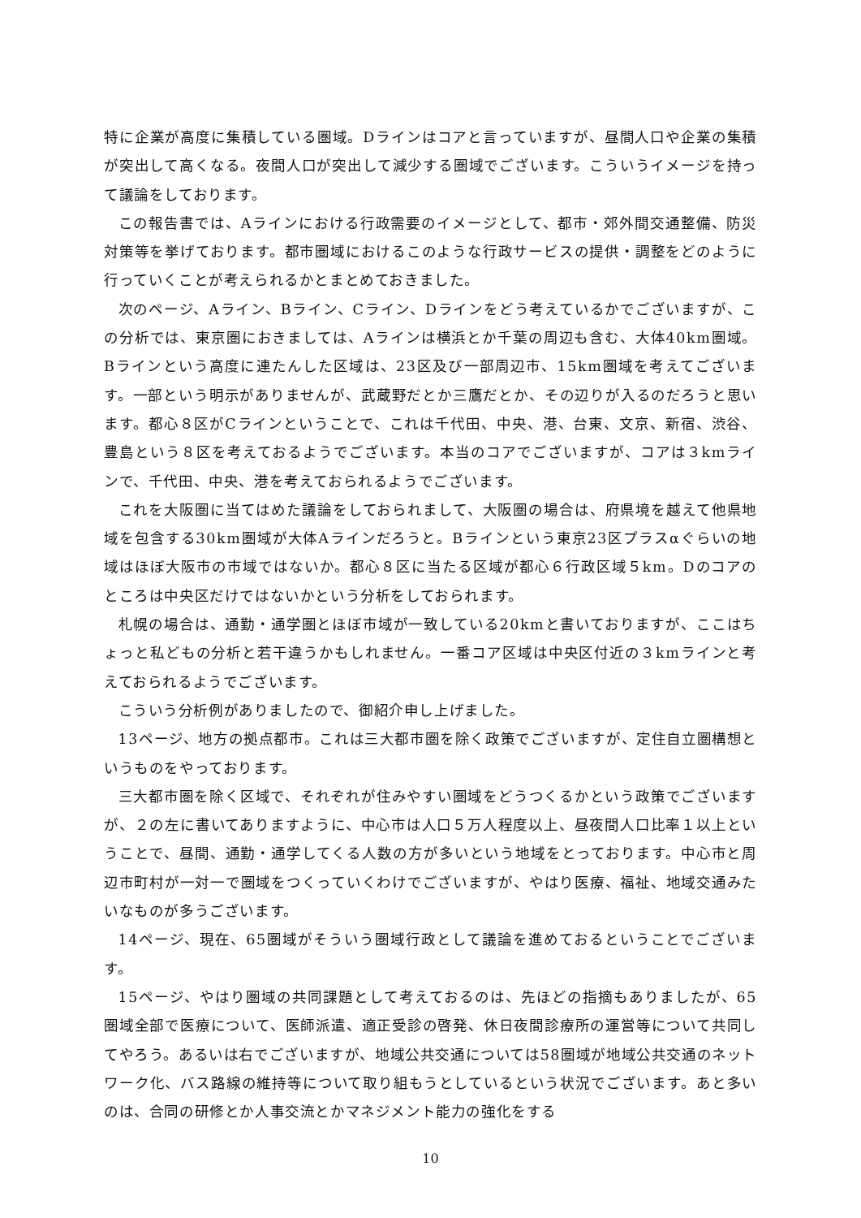特に企業が高度に集積している圏域。Dラインはコアと言っていますが、昼間人口や企業の集積が突出して高くなる。夜間人口が突出して減少する圏域でございます。こういうイメージを持って議論をしております。
この報告書では、Aラインにおける行政需要のイメージとして、都市・郊外間交通整備、防災対策等を挙げております。都市圏域におけるこのような行政サービスの提供・調整をどのように行っていくことが考えられるかとまとめておきました。
次のページ、Aライン、Bライン、Cライン、Dラインをどう考えているかでございますが、この分析では、東京圏におきましては、Aラインは横浜とか千葉の周辺も含む、大体40km圏域。Bラインという高度に連たんした区域は、23区及び一部周辺市、15km圏域を考えてございます。一部という明示がありませんが、武蔵野だとか三鷹だとか、その辺りが入るのだろうと思います。都心８区がCラインということで、これは千代田、中央、港、台東、文京、新宿、渋谷、豊島という８区を考えておるようでございます。本当のコアでございますが、コアは３kmラインで、千代田、中央、港を考えておられるようでございます。
これを大阪圏に当てはめた議論をしておられまして、大阪圏の場合は、府県境を越えて他県地域を包含する30km圏域が大体Aラインだろうと。Bラインという東京23区プラスαぐらいの地域はほぼ大阪市の市域ではないか。都心８区に当たる区域が都心６行政区域５km。Dのコアのところは中央区だけではないかという分析をしておられます。
札幌の場合は、通勤・通学圏とほぼ市域が一致している20kmと書いておりますが、ここはちょっと私どもの分析と若干違うかもしれません。一番コア区域は中央区付近の３kmラインと考えておられるようでございます。
こういう分析例がありましたので、御紹介申し上げました。
13ページ、地方の拠点都市。これは三大都市圏を除く政策でございますが、定住自立圏構想というものをやっております。
三大都市圏を除く区域で、それぞれが住みやすい圏域をどうつくるかという政策でございますが、２の左に書いてありますように、中心市は人口５万人程度以上、昼夜間人口比率１以上ということで、昼間、通勤・通学してくる人数の方が多いという地域をとっております。中心市と周辺市町村が一対一で圏域をつくっていくわけでございますが、やはり医療、福祉、地域交通みたいなものが多うございます。
14ページ、現在、65圏域がそういう圏域行政として議論を進めておるということでございます。
15ページ、やはり圏域の共同課題として考えておるのは、先ほどの指摘もありましたが、65圏域全部で医療について、医師派遣、適正受診の啓発、休日夜間診療所の運営等について共同してやろう。あるいは右でございますが、地域公共交通については58圏域が地域公共交通のネットワーク化、バス路線の維持等について取り組もうとしているという状況でございます。あと多いのは、合同の研修とか人事交流とかマネジメント能力の強化をする
10